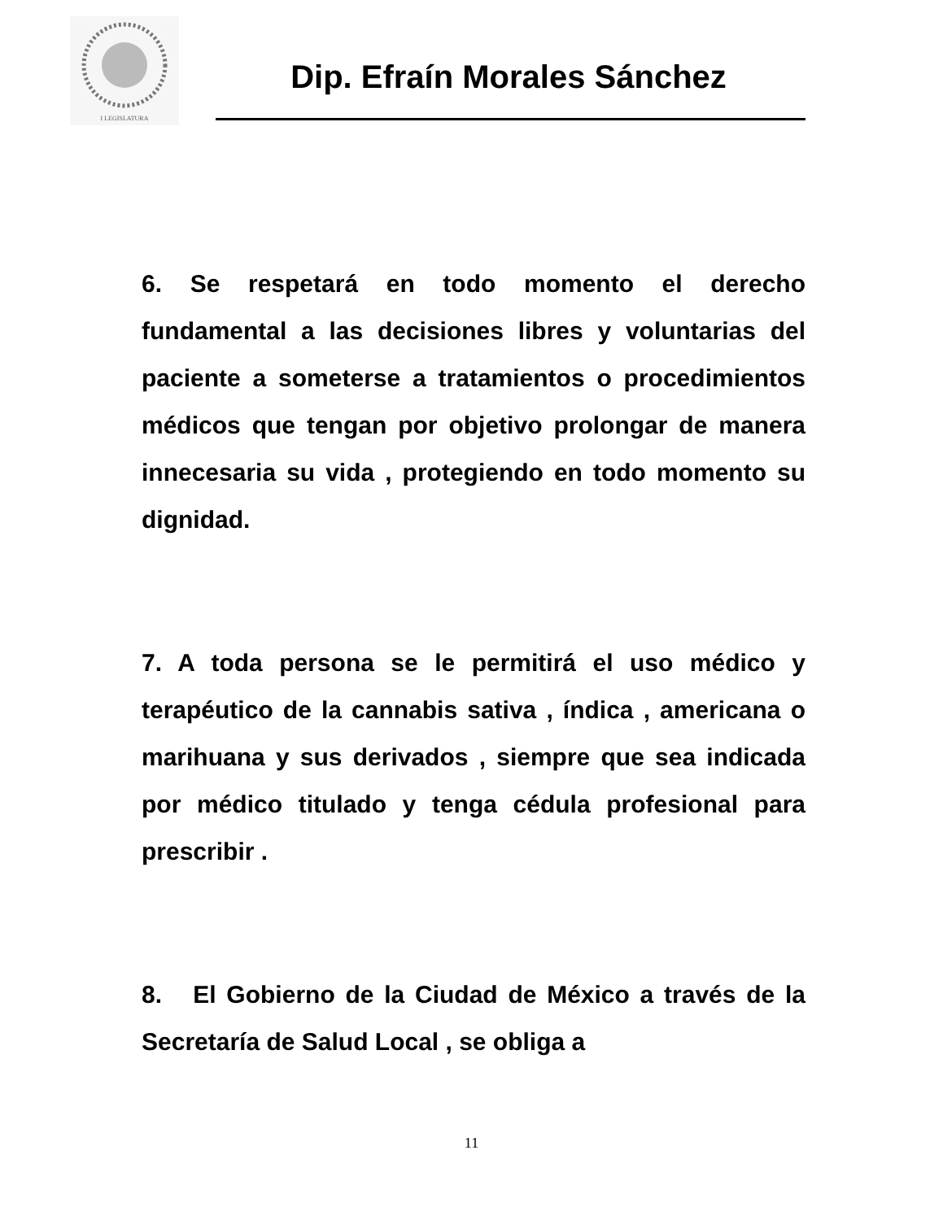I LEGISLATURA
Dip. Efraín Morales Sánchez
6. Se respetará en todo momento el derecho fundamental a las decisiones libres y voluntarias del paciente a someterse a tratamientos o procedimientos médicos que tengan por objetivo prolongar de manera innecesaria su vida , protegiendo en todo momento su dignidad.
7. A toda persona se le permitirá el uso médico y terapéutico de la cannabis sativa , índica , americana o marihuana y sus derivados , siempre que sea indicada por médico titulado y tenga cédula profesional para prescribir .
8. El Gobierno de la Ciudad de México a través de la Secretaría de Salud Local , se obliga a
11